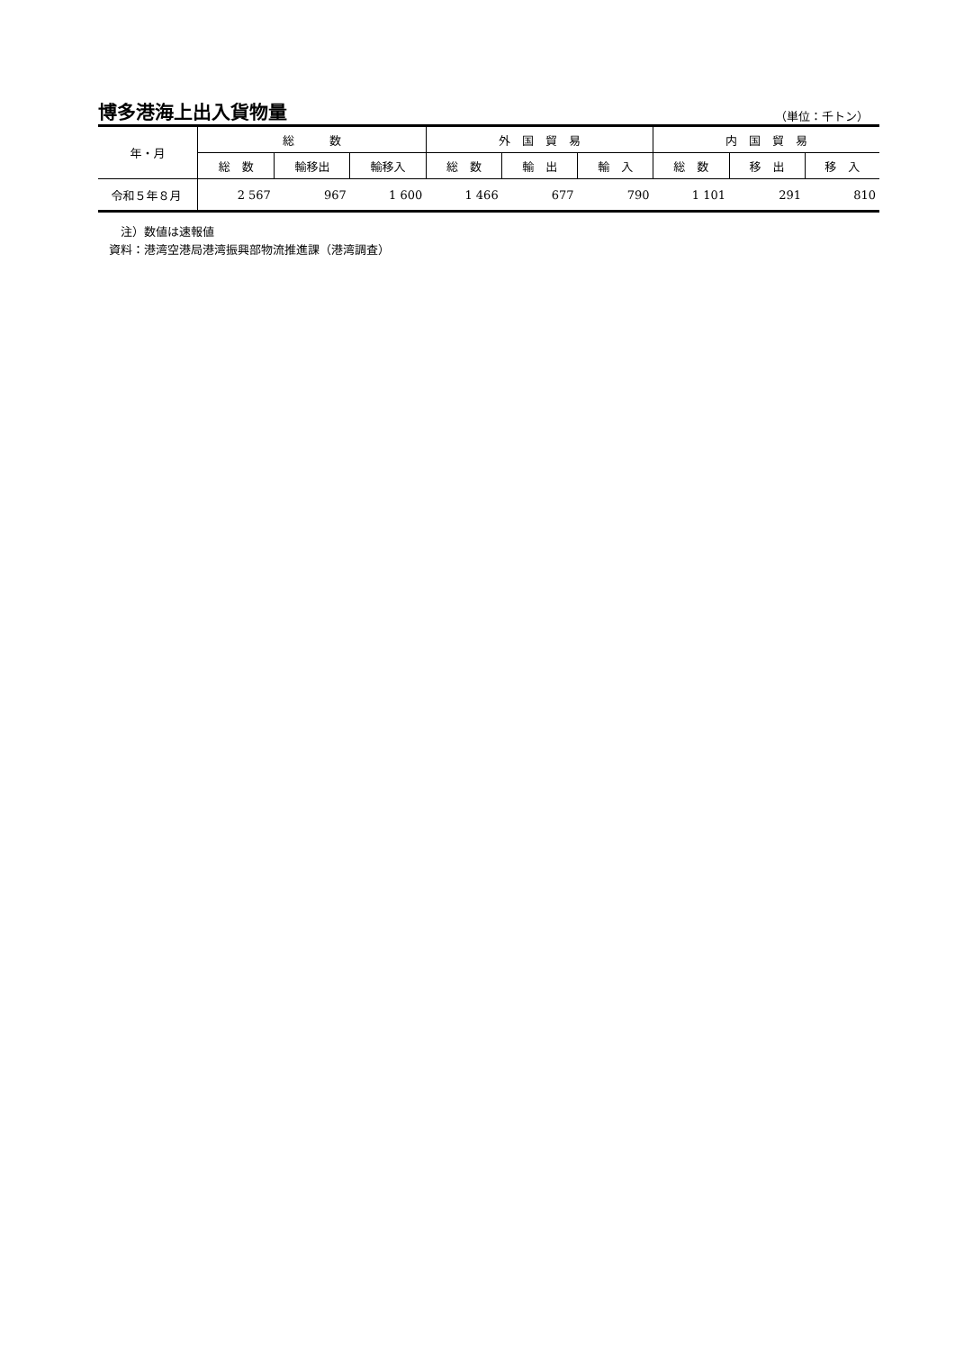博多港海上出入貨物量
（単位：千トン）
| 年・月 | 総 数 | | | 外 国 貿 易 | | | 内 国 貿 易 | | |
| --- | --- | --- | --- | --- | --- | --- | --- | --- | --- |
| | 総 数 | 輸移出 | 輸移入 | 総 数 | 輸 出 | 輸 入 | 総 数 | 移 出 | 移 入 |
| 令和５年８月 | 2 567 | 967 | 1 600 | 1 466 | 677 | 790 | 1 101 | 291 | 810 |
　注）数値は速報値
資料：港湾空港局港湾振興部物流推進課（港湾調査）